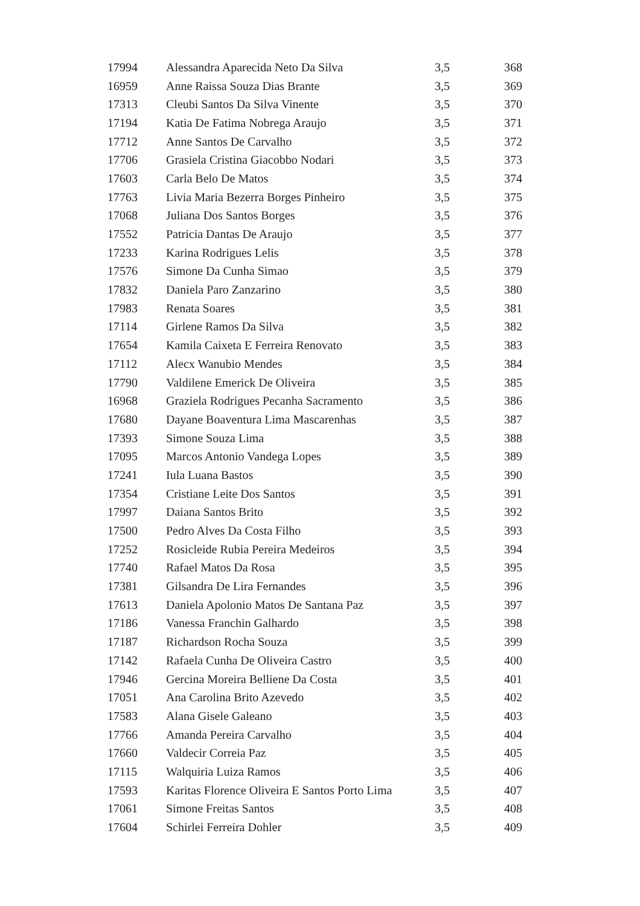| 17994 | Alessandra Aparecida Neto Da Silva | 3,5 | 368 |
| 16959 | Anne Raissa Souza Dias Brante | 3,5 | 369 |
| 17313 | Cleubi Santos Da Silva Vinente | 3,5 | 370 |
| 17194 | Katia De Fatima Nobrega Araujo | 3,5 | 371 |
| 17712 | Anne Santos De Carvalho | 3,5 | 372 |
| 17706 | Grasiela Cristina Giacobbo Nodari | 3,5 | 373 |
| 17603 | Carla Belo De Matos | 3,5 | 374 |
| 17763 | Livia Maria Bezerra Borges Pinheiro | 3,5 | 375 |
| 17068 | Juliana Dos Santos Borges | 3,5 | 376 |
| 17552 | Patricia Dantas De Araujo | 3,5 | 377 |
| 17233 | Karina Rodrigues Lelis | 3,5 | 378 |
| 17576 | Simone Da Cunha Simao | 3,5 | 379 |
| 17832 | Daniela Paro Zanzarino | 3,5 | 380 |
| 17983 | Renata Soares | 3,5 | 381 |
| 17114 | Girlene Ramos Da Silva | 3,5 | 382 |
| 17654 | Kamila Caixeta E Ferreira Renovato | 3,5 | 383 |
| 17112 | Alecx Wanubio Mendes | 3,5 | 384 |
| 17790 | Valdilene Emerick De Oliveira | 3,5 | 385 |
| 16968 | Graziela Rodrigues Pecanha Sacramento | 3,5 | 386 |
| 17680 | Dayane Boaventura Lima Mascarenhas | 3,5 | 387 |
| 17393 | Simone Souza Lima | 3,5 | 388 |
| 17095 | Marcos Antonio Vandega Lopes | 3,5 | 389 |
| 17241 | Iula Luana Bastos | 3,5 | 390 |
| 17354 | Cristiane Leite Dos Santos | 3,5 | 391 |
| 17997 | Daiana Santos Brito | 3,5 | 392 |
| 17500 | Pedro Alves Da Costa Filho | 3,5 | 393 |
| 17252 | Rosicleide Rubia Pereira Medeiros | 3,5 | 394 |
| 17740 | Rafael Matos Da Rosa | 3,5 | 395 |
| 17381 | Gilsandra De Lira Fernandes | 3,5 | 396 |
| 17613 | Daniela Apolonio Matos De Santana Paz | 3,5 | 397 |
| 17186 | Vanessa Franchin Galhardo | 3,5 | 398 |
| 17187 | Richardson Rocha Souza | 3,5 | 399 |
| 17142 | Rafaela Cunha De Oliveira Castro | 3,5 | 400 |
| 17946 | Gercina Moreira Belliene Da Costa | 3,5 | 401 |
| 17051 | Ana Carolina Brito Azevedo | 3,5 | 402 |
| 17583 | Alana Gisele Galeano | 3,5 | 403 |
| 17766 | Amanda Pereira Carvalho | 3,5 | 404 |
| 17660 | Valdecir Correia Paz | 3,5 | 405 |
| 17115 | Walquiria Luiza Ramos | 3,5 | 406 |
| 17593 | Karitas Florence Oliveira E Santos Porto Lima | 3,5 | 407 |
| 17061 | Simone Freitas Santos | 3,5 | 408 |
| 17604 | Schirlei Ferreira Dohler | 3,5 | 409 |